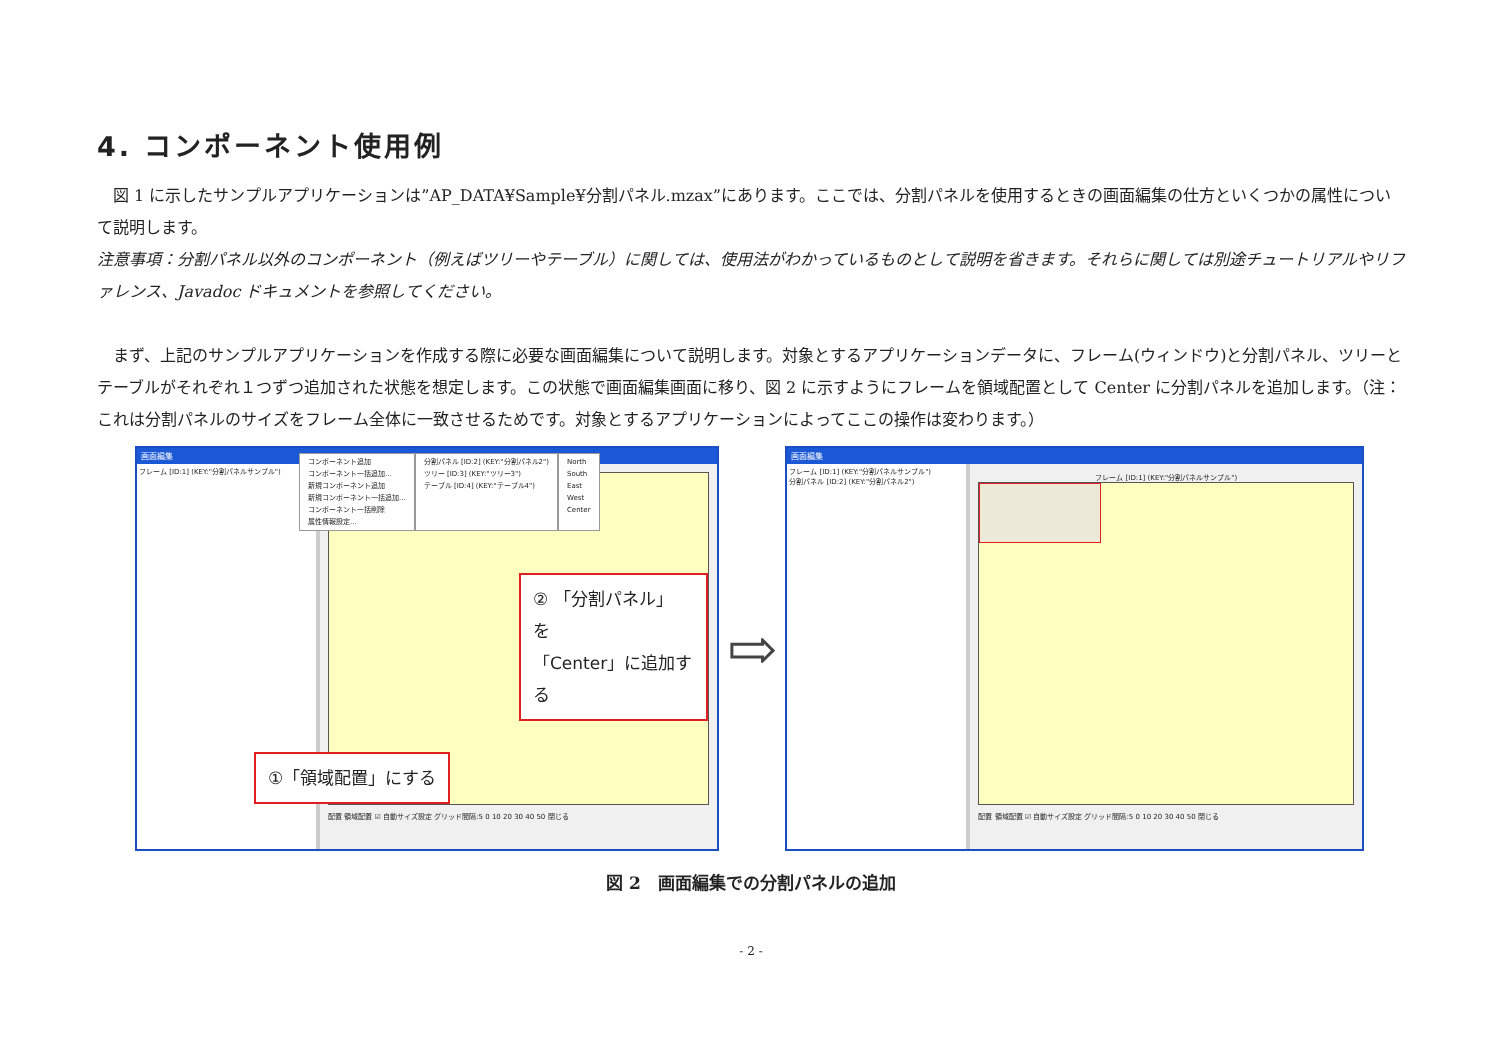4. コンポーネント使用例
　図 1 に示したサンプルアプリケーションは”AP_DATA¥Sample¥分割パネル.mzax”にあります。ここでは、分割パネルを使用するときの画面編集の仕方といくつかの属性について説明します。
注意事項：分割パネル以外のコンポーネント（例えばツリーやテーブル）に関しては、使用法がわかっているものとして説明を省きます。それらに関しては別途チュートリアルやリファレンス、Javadoc ドキュメントを参照してください。
　まず、上記のサンプルアプリケーションを作成する際に必要な画面編集について説明します。対象とするアプリケーションデータに、フレーム(ウィンドウ)と分割パネル、ツリーとテーブルがそれぞれ１つずつ追加された状態を想定します。この状態で画面編集画面に移り、図 2 に示すようにフレームを領域配置として Center に分割パネルを追加します。（注：これは分割パネルのサイズをフレーム全体に一致させるためです。対象とするアプリケーションによってここの操作は変わります。）
画面編集
フレーム [ID:1] (KEY:"分割パネルサンプル")
コンポーネント追加
コンポーネント一括追加...
新規コンポーネント追加
新規コンポーネント一括追加...
コンポーネント一括削除
属性情報設定...
分割パネル [ID:2] (KEY:"分割パネル2")
ツリー [ID:3] (KEY:"ツリー3")
テーブル [ID:4] (KEY:"テーブル4")
North
South
East
West
Center
② 「分割パネル」 を
「Center」に追加する
①「領域配置」にする
配置 領域配置 ☑ 自動サイズ設定 グリッド間隔:5 0 10 20 30 40 50 閉じる
⇨
画面編集
フレーム [ID:1] (KEY:"分割パネルサンプル")
分割パネル [ID:2] (KEY:"分割パネル2")
フレーム [ID:1] (KEY:"分割パネルサンプル")
配置 領域配置 ☑ 自動サイズ設定 グリッド間隔:5 0 10 20 30 40 50 閉じる
図 2　画面編集での分割パネルの追加
- 2 -